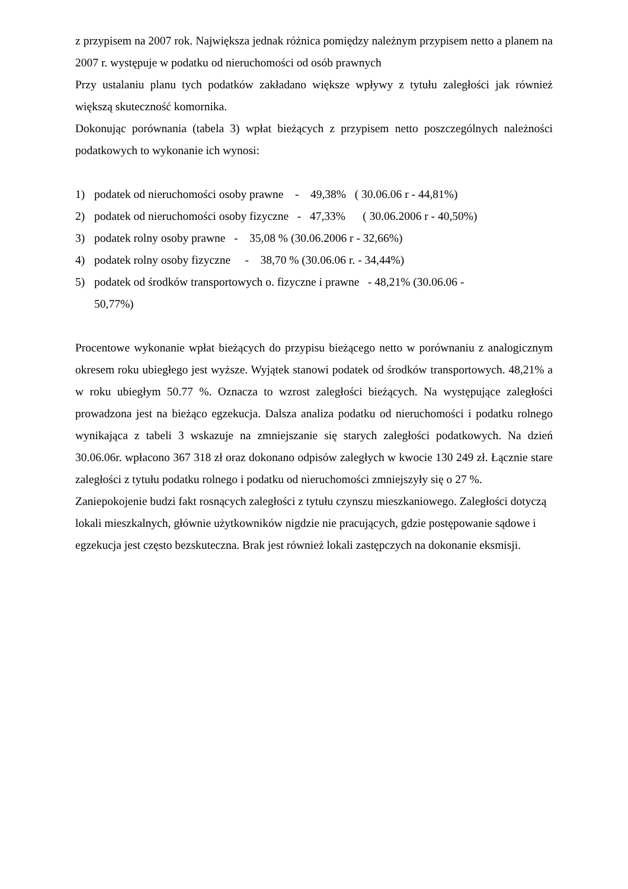z przypisem na 2007 rok. Największa jednak różnica pomiędzy należnym przypisem netto a planem na 2007 r. występuje w podatku od nieruchomości od osób prawnych
Przy ustalaniu planu tych podatków zakładano większe wpływy z tytułu zaległości jak również większą skuteczność komornika.
Dokonując porównania (tabela 3) wpłat bieżących z przypisem netto poszczególnych należności podatkowych to wykonanie ich wynosi:
1) podatek od nieruchomości osoby prawne - 49,38% ( 30.06.06 r - 44,81%)
2) podatek od nieruchomości osoby fizyczne - 47,33% ( 30.06.2006 r - 40,50%)
3) podatek rolny osoby prawne - 35,08 % (30.06.2006 r - 32,66%)
4) podatek rolny osoby fizyczne - 38,70 % (30.06.06 r. - 34,44%)
5) podatek od środków transportowych o. fizyczne i prawne - 48,21% (30.06.06 -
50,77%)
Procentowe wykonanie wpłat bieżących do przypisu bieżącego netto w porównaniu z analogicznym okresem roku ubiegłego jest wyższe. Wyjątek stanowi podatek od środków transportowych. 48,21% a w roku ubiegłym 50.77 %. Oznacza to wzrost zaległości bieżących. Na występujące zaległości prowadzona jest na bieżąco egzekucja. Dalsza analiza podatku od nieruchomości i podatku rolnego wynikająca z tabeli 3 wskazuje na zmniejszanie się starych zaległości podatkowych. Na dzień 30.06.06r. wpłacono 367 318 zł oraz dokonano odpisów zaległych w kwocie 130 249 zł. Łącznie stare zaległości z tytułu podatku rolnego i podatku od nieruchomości zmniejszyły się o 27 %.
Zaniepokojenie budzi fakt rosnących zaległości z tytułu czynszu mieszkaniowego. Zaległości dotyczą lokali mieszkalnych, głównie użytkowników nigdzie nie pracujących, gdzie postępowanie sądowe i egzekucja jest często bezskuteczna. Brak jest również lokali zastępczych na dokonanie eksmisji.